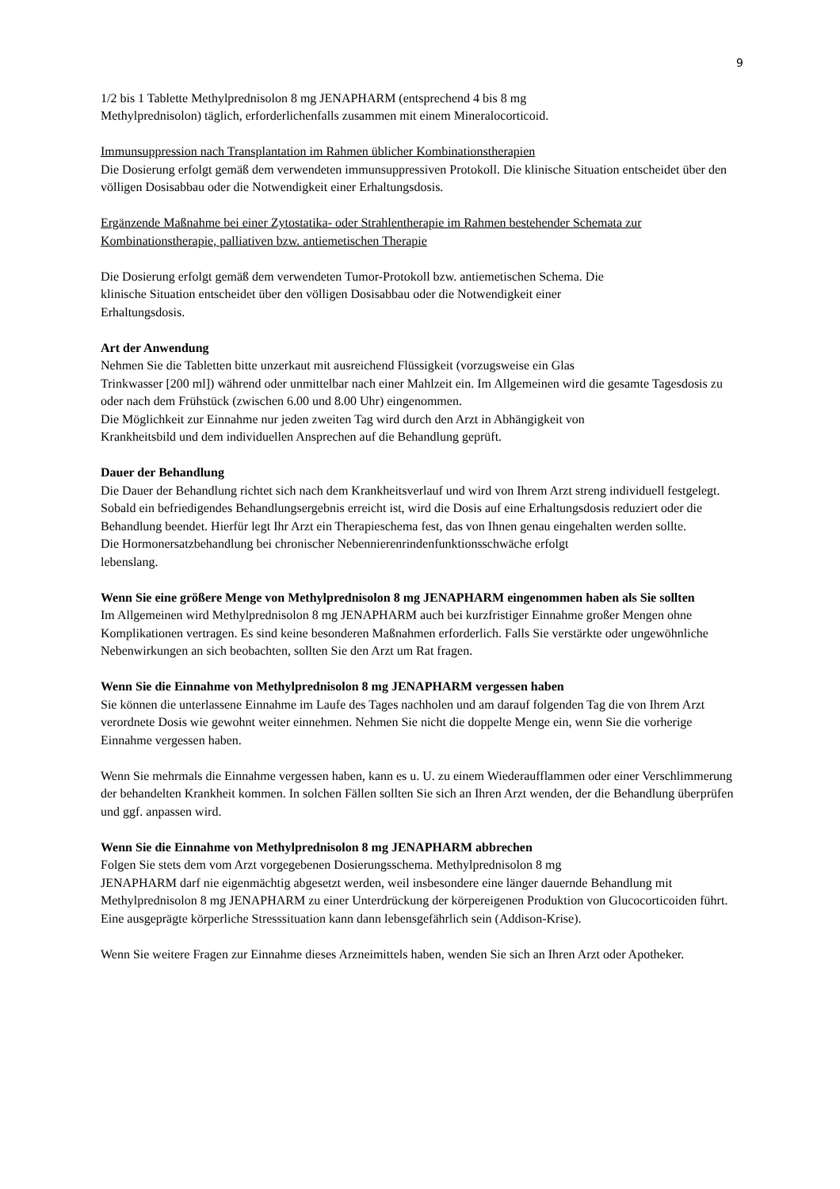9
1/2 bis 1 Tablette Methylprednisolon 8 mg JENAPHARM (entsprechend 4 bis 8 mg
Methylprednisolon) täglich, erforderlichenfalls zusammen mit einem Mineralocorticoid.
Immunsuppression nach Transplantation im Rahmen üblicher Kombinationstherapien
Die Dosierung erfolgt gemäß dem verwendeten immunsuppressiven Protokoll. Die klinische Situation entscheidet über den völligen Dosisabbau oder die Notwendigkeit einer Erhaltungsdosis.
Ergänzende Maßnahme bei einer Zytostatika- oder Strahlentherapie im Rahmen bestehender Schemata zur Kombinationstherapie, palliativen bzw. antiemetischen Therapie
Die Dosierung erfolgt gemäß dem verwendeten Tumor-Protokoll bzw. antiemetischen Schema. Die
klinische Situation entscheidet über den völligen Dosisabbau oder die Notwendigkeit einer
Erhaltungsdosis.
Art der Anwendung
Nehmen Sie die Tabletten bitte unzerkaut mit ausreichend Flüssigkeit (vorzugsweise ein Glas
Trinkwasser [200 ml]) während oder unmittelbar nach einer Mahlzeit ein. Im Allgemeinen wird die gesamte Tagesdosis zu oder nach dem Frühstück (zwischen 6.00 und 8.00 Uhr) eingenommen.
Die Möglichkeit zur Einnahme nur jeden zweiten Tag wird durch den Arzt in Abhängigkeit von
Krankheitsbild und dem individuellen Ansprechen auf die Behandlung geprüft.
Dauer der Behandlung
Die Dauer der Behandlung richtet sich nach dem Krankheitsverlauf und wird von Ihrem Arzt streng individuell festgelegt.
Sobald ein befriedigendes Behandlungsergebnis erreicht ist, wird die Dosis auf eine Erhaltungsdosis reduziert oder die Behandlung beendet. Hierfür legt Ihr Arzt ein Therapieschema fest, das von Ihnen genau eingehalten werden sollte.
Die Hormonersatzbehandlung bei chronischer Nebennierenrindenfunktionsschwäche erfolgt
lebenslang.
Wenn Sie eine größere Menge von Methylprednisolon 8 mg JENAPHARM eingenommen haben als Sie sollten
Im Allgemeinen wird Methylprednisolon 8 mg JENAPHARM auch bei kurzfristiger Einnahme großer Mengen ohne Komplikationen vertragen. Es sind keine besonderen Maßnahmen erforderlich. Falls Sie verstärkte oder ungewöhnliche Nebenwirkungen an sich beobachten, sollten Sie den Arzt um Rat fragen.
Wenn Sie die Einnahme von Methylprednisolon 8 mg JENAPHARM vergessen haben
Sie können die unterlassene Einnahme im Laufe des Tages nachholen und am darauf folgenden Tag die von Ihrem Arzt verordnete Dosis wie gewohnt weiter einnehmen. Nehmen Sie nicht die doppelte Menge ein, wenn Sie die vorherige Einnahme vergessen haben.
Wenn Sie mehrmals die Einnahme vergessen haben, kann es u. U. zu einem Wiederaufflammen oder einer Verschlimmerung der behandelten Krankheit kommen. In solchen Fällen sollten Sie sich an Ihren Arzt wenden, der die Behandlung überprüfen und ggf. anpassen wird.
Wenn Sie die Einnahme von Methylprednisolon 8 mg JENAPHARM abbrechen
Folgen Sie stets dem vom Arzt vorgegebenen Dosierungsschema. Methylprednisolon 8 mg
JENAPHARM darf nie eigenmächtig abgesetzt werden, weil insbesondere eine länger dauernde Behandlung mit Methylprednisolon 8 mg JENAPHARM zu einer Unterdrückung der körpereigenen Produktion von Glucocorticoiden führt. Eine ausgeprägte körperliche Stresssituation kann dann lebensgefährlich sein (Addison-Krise).
Wenn Sie weitere Fragen zur Einnahme dieses Arzneimittels haben, wenden Sie sich an Ihren Arzt oder Apotheker.